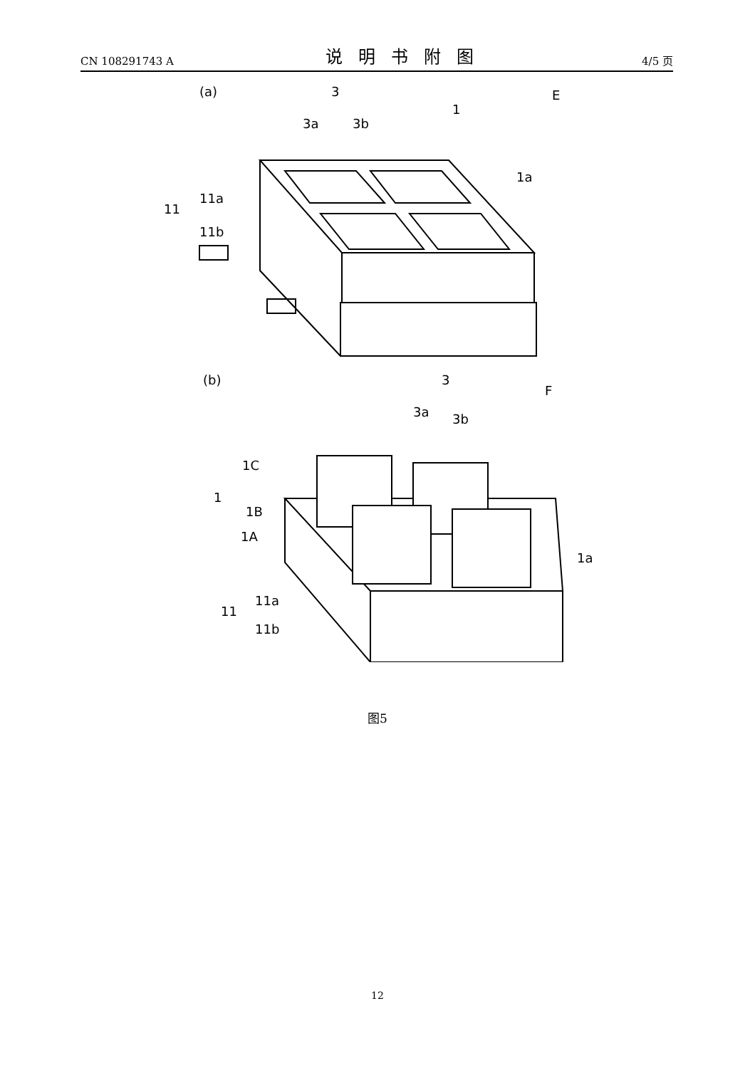CN 108291743 A 说明书附图 4/5 页
(a)
3
3a
3b
1
E
1a
11
11a
11b
(b)
3
3a
3b
F
1C
1
1B
1A
1a
11
11a
11b
图5
12